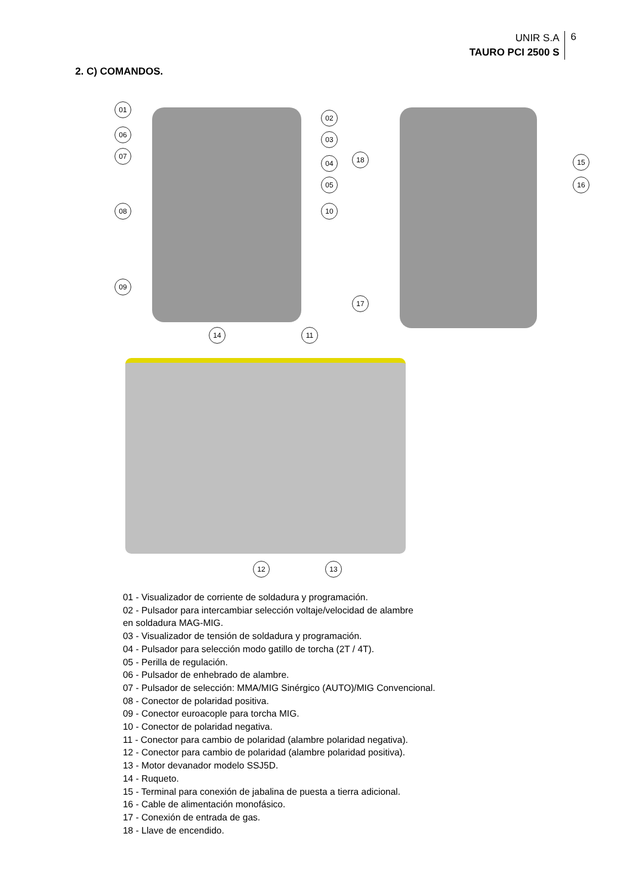UNIR S.A
TAURO PCI 2500 S
6
2. C) COMANDOS.
01
06
07
08
09
02
03
04
05
10
18
17
15
16
14 11
12 13
01 - Visualizador de corriente de soldadura y programación.
02 - Pulsador para intercambiar selección voltaje/velocidad de alambre
en soldadura MAG-MIG.
03 - Visualizador de tensión de soldadura y programación.
04 - Pulsador para selección modo gatillo de torcha (2T / 4T).
05 - Perilla de regulación.
06 - Pulsador de enhebrado de alambre.
07 - Pulsador de selección: MMA/MIG Sinérgico (AUTO)/MIG Convencional.
08 - Conector de polaridad positiva.
09 - Conector euroacople para torcha MIG.
10 - Conector de polaridad negativa.
11 - Conector para cambio de polaridad (alambre polaridad negativa).
12 - Conector para cambio de polaridad (alambre polaridad positiva).
13 - Motor devanador modelo SSJ5D.
14 - Ruqueto.
15 - Terminal para conexión de jabalina de puesta a tierra adicional.
16 - Cable de alimentación monofásico.
17 - Conexión de entrada de gas.
18 - Llave de encendido.